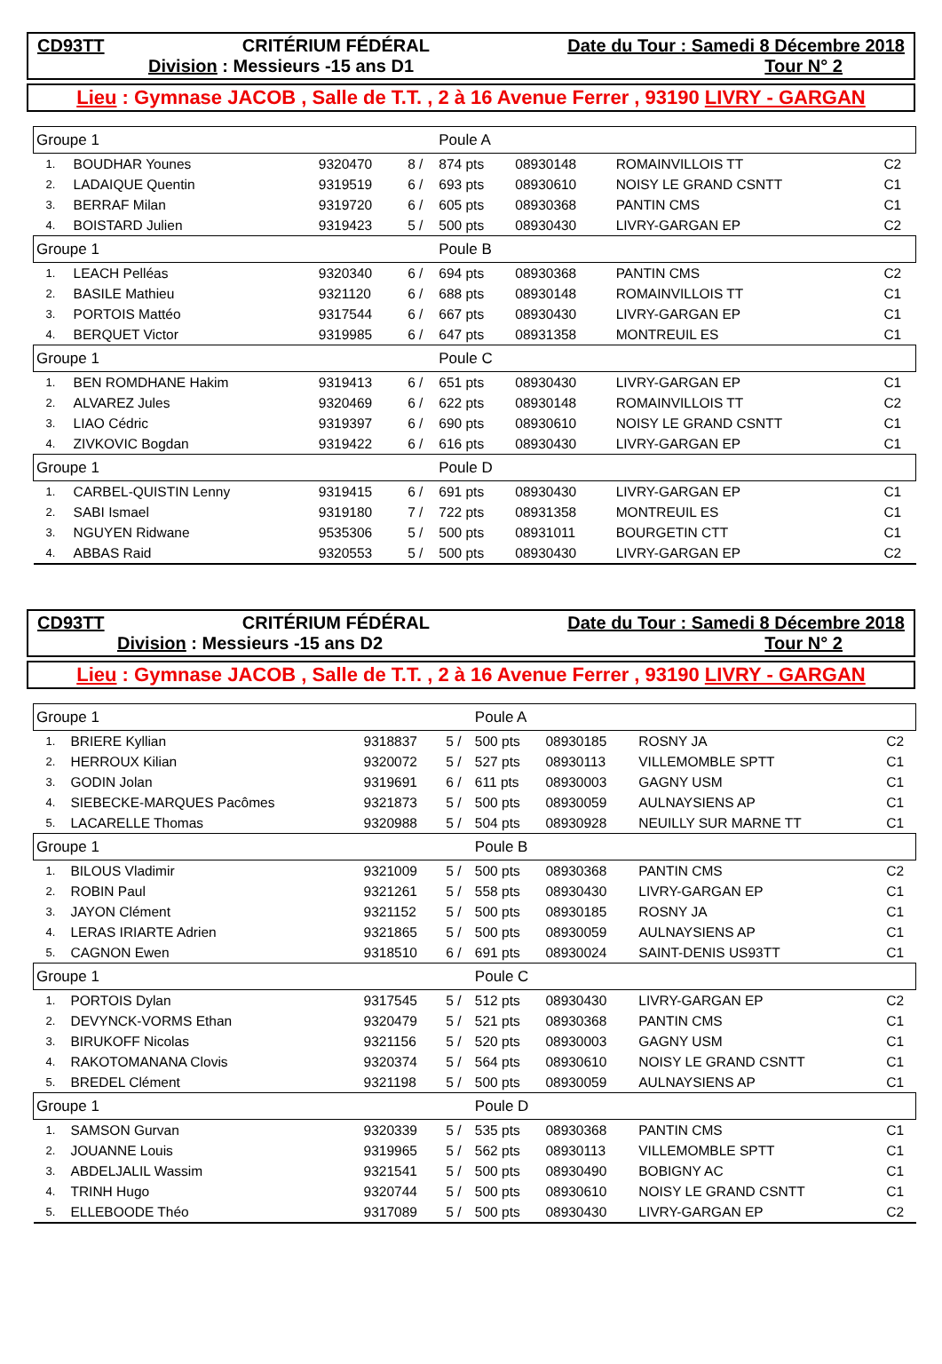CD93TT CRITÉRIUM FÉDÉRAL Date du Tour : Samedi 8 Décembre 2018
Division : Messieurs -15 ans D1 Tour N° 2
Lieu : Gymnase JACOB , Salle de T.T. , 2 à 16 Avenue Ferrer , 93190 LIVRY - GARGAN
| Groupe 1 | | | | Poule A | | | | |
| 1. | BOUDHAR Younes | 9320470 | 8 / | 874 pts | 08930148 | ROMAINVILLOIS TT | | C2 |
| 2. | LADAIQUE Quentin | 9319519 | 6 / | 693 pts | 08930610 | NOISY LE GRAND CSNTT | | C1 |
| 3. | BERRAF Milan | 9319720 | 6 / | 605 pts | 08930368 | PANTIN CMS | | C1 |
| 4. | BOISTARD Julien | 9319423 | 5 / | 500 pts | 08930430 | LIVRY-GARGAN EP | | C2 |
| Groupe 1 | | | | Poule B | | | | |
| 1. | LEACH Pelléas | 9320340 | 6 / | 694 pts | 08930368 | PANTIN CMS | | C2 |
| 2. | BASILE Mathieu | 9321120 | 6 / | 688 pts | 08930148 | ROMAINVILLOIS TT | | C1 |
| 3. | PORTOIS Mattéo | 9317544 | 6 / | 667 pts | 08930430 | LIVRY-GARGAN EP | | C1 |
| 4. | BERQUET Victor | 9319985 | 6 / | 647 pts | 08931358 | MONTREUIL ES | | C1 |
| Groupe 1 | | | | Poule C | | | | |
| 1. | BEN ROMDHANE Hakim | 9319413 | 6 / | 651 pts | 08930430 | LIVRY-GARGAN EP | | C1 |
| 2. | ALVAREZ Jules | 9320469 | 6 / | 622 pts | 08930148 | ROMAINVILLOIS TT | | C2 |
| 3. | LIAO Cédric | 9319397 | 6 / | 690 pts | 08930610 | NOISY LE GRAND CSNTT | | C1 |
| 4. | ZIVKOVIC Bogdan | 9319422 | 6 / | 616 pts | 08930430 | LIVRY-GARGAN EP | | C1 |
| Groupe 1 | | | | Poule D | | | | |
| 1. | CARBEL-QUISTIN Lenny | 9319415 | 6 / | 691 pts | 08930430 | LIVRY-GARGAN EP | | C1 |
| 2. | SABI Ismael | 9319180 | 7 / | 722 pts | 08931358 | MONTREUIL ES | | C1 |
| 3. | NGUYEN Ridwane | 9535306 | 5 / | 500 pts | 08931011 | BOURGETIN CTT | | C1 |
| 4. | ABBAS Raid | 9320553 | 5 / | 500 pts | 08930430 | LIVRY-GARGAN EP | | C2 |
CD93TT CRITÉRIUM FÉDÉRAL Date du Tour : Samedi 8 Décembre 2018
Division : Messieurs -15 ans D2 Tour N° 2
Lieu : Gymnase JACOB , Salle de T.T. , 2 à 16 Avenue Ferrer , 93190 LIVRY - GARGAN
| Groupe 1 | | | | Poule A | | | | |
| 1. | BRIERE Kyllian | 9318837 | 5 / | 500 pts | 08930185 | ROSNY JA | | C2 |
| 2. | HERROUX Kilian | 9320072 | 5 / | 527 pts | 08930113 | VILLEMOMBLE SPTT | | C1 |
| 3. | GODIN Jolan | 9319691 | 6 / | 611 pts | 08930003 | GAGNY USM | | C1 |
| 4. | SIEBECKE-MARQUES Pacômes | 9321873 | 5 / | 500 pts | 08930059 | AULNAYSIENS AP | | C1 |
| 5. | LACARELLE Thomas | 9320988 | 5 / | 504 pts | 08930928 | NEUILLY SUR MARNE TT | | C1 |
| Groupe 1 | | | | Poule B | | | | |
| 1. | BILOUS Vladimir | 9321009 | 5 / | 500 pts | 08930368 | PANTIN CMS | | C2 |
| 2. | ROBIN Paul | 9321261 | 5 / | 558 pts | 08930430 | LIVRY-GARGAN EP | | C1 |
| 3. | JAYON Clément | 9321152 | 5 / | 500 pts | 08930185 | ROSNY JA | | C1 |
| 4. | LERAS IRIARTE Adrien | 9321865 | 5 / | 500 pts | 08930059 | AULNAYSIENS AP | | C1 |
| 5. | CAGNON Ewen | 9318510 | 6 / | 691 pts | 08930024 | SAINT-DENIS US93TT | | C1 |
| Groupe 1 | | | | Poule C | | | | |
| 1. | PORTOIS Dylan | 9317545 | 5 / | 512 pts | 08930430 | LIVRY-GARGAN EP | | C2 |
| 2. | DEVYNCK-VORMS Ethan | 9320479 | 5 / | 521 pts | 08930368 | PANTIN CMS | | C1 |
| 3. | BIRUKOFF Nicolas | 9321156 | 5 / | 520 pts | 08930003 | GAGNY USM | | C1 |
| 4. | RAKOTOMANANA Clovis | 9320374 | 5 / | 564 pts | 08930610 | NOISY LE GRAND CSNTT | | C1 |
| 5. | BREDEL Clément | 9321198 | 5 / | 500 pts | 08930059 | AULNAYSIENS AP | | C1 |
| Groupe 1 | | | | Poule D | | | | |
| 1. | SAMSON Gurvan | 9320339 | 5 / | 535 pts | 08930368 | PANTIN CMS | | C1 |
| 2. | JOUANNE Louis | 9319965 | 5 / | 562 pts | 08930113 | VILLEMOMBLE SPTT | | C1 |
| 3. | ABDELJALIL Wassim | 9321541 | 5 / | 500 pts | 08930490 | BOBIGNY AC | | C1 |
| 4. | TRINH Hugo | 9320744 | 5 / | 500 pts | 08930610 | NOISY LE GRAND CSNTT | | C1 |
| 5. | ELLEBOODE Théo | 9317089 | 5 / | 500 pts | 08930430 | LIVRY-GARGAN EP | | C2 |